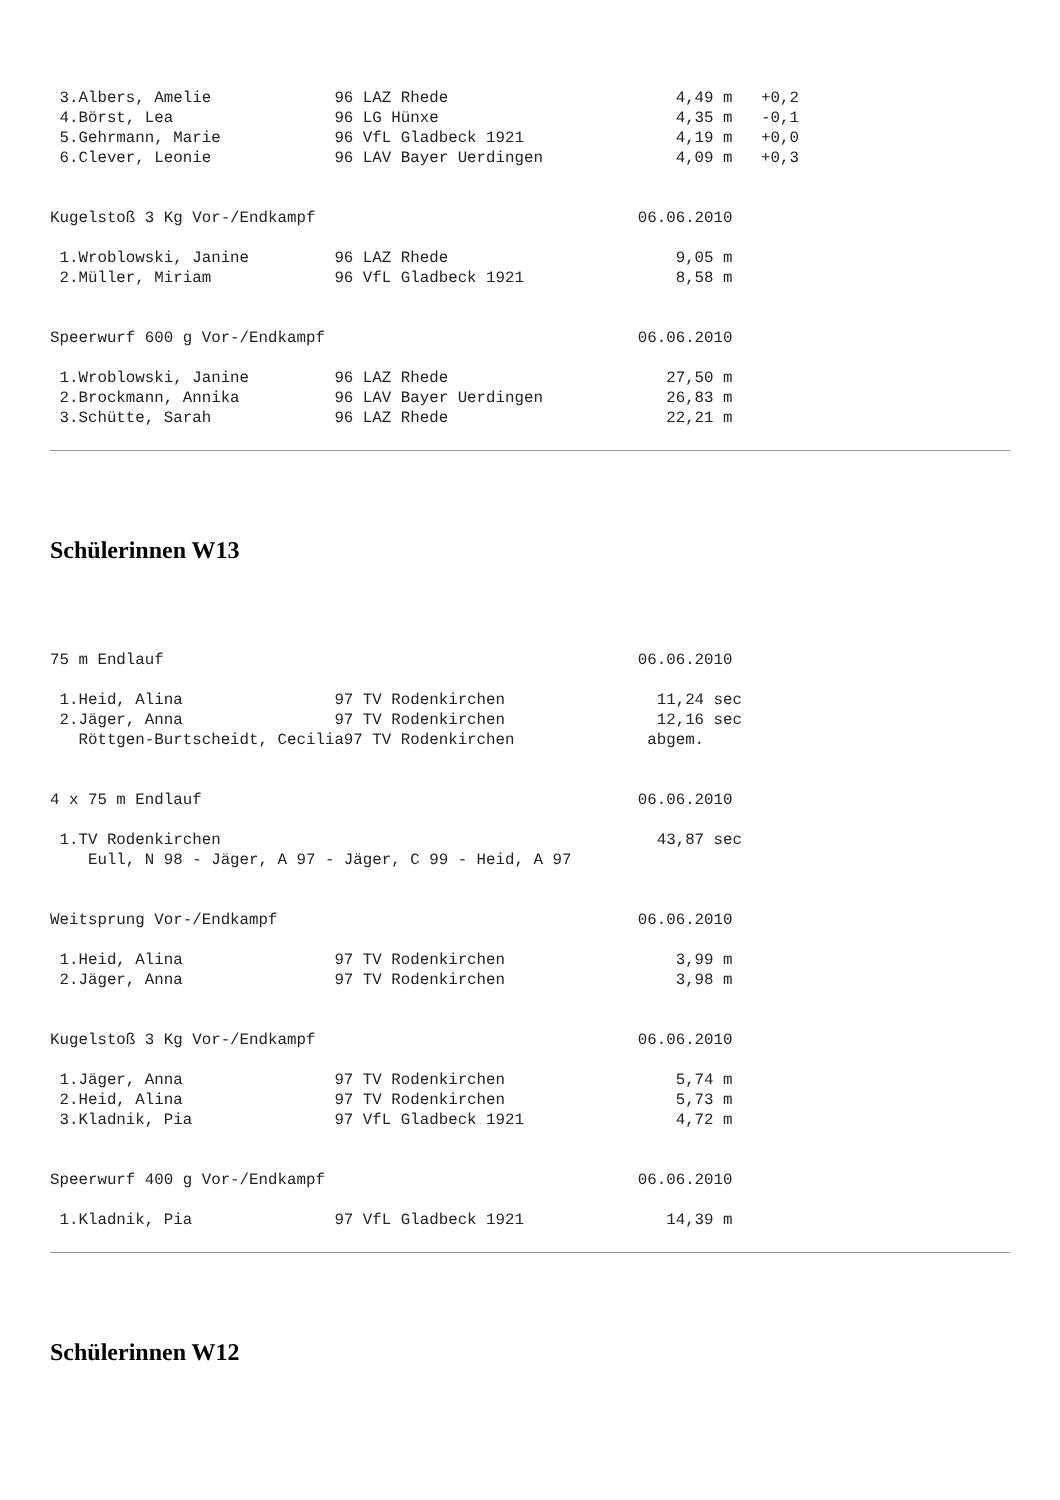3.Albers, Amelie             96 LAZ Rhede                        4,49 m   +0,2
 4.Börst, Lea                 96 LG Hünxe                         4,35 m   -0,1
 5.Gehrmann, Marie            96 VfL Gladbeck 1921                4,19 m   +0,0
 6.Clever, Leonie             96 LAV Bayer Uerdingen              4,09 m   +0,3


Kugelstoß 3 Kg Vor-/Endkampf                                  06.06.2010

 1.Wroblowski, Janine         96 LAZ Rhede                        9,05 m
 2.Müller, Miriam             96 VfL Gladbeck 1921                8,58 m


Speerwurf 600 g Vor-/Endkampf                                 06.06.2010

 1.Wroblowski, Janine         96 LAZ Rhede                       27,50 m
 2.Brockmann, Annika          96 LAV Bayer Uerdingen             26,83 m
 3.Schütte, Sarah             96 LAZ Rhede                       22,21 m
Schülerinnen W13
75 m Endlauf                                                  06.06.2010

 1.Heid, Alina                97 TV Rodenkirchen                11,24 sec
 2.Jäger, Anna                97 TV Rodenkirchen                12,16 sec
   Röttgen-Burtscheidt, Cecilia97 TV Rodenkirchen              abgem.


4 x 75 m Endlauf                                              06.06.2010

 1.TV Rodenkirchen                                              43,87 sec
    Eull, N 98 - Jäger, A 97 - Jäger, C 99 - Heid, A 97


Weitsprung Vor-/Endkampf                                      06.06.2010

 1.Heid, Alina                97 TV Rodenkirchen                  3,99 m
 2.Jäger, Anna                97 TV Rodenkirchen                  3,98 m


Kugelstoß 3 Kg Vor-/Endkampf                                  06.06.2010

 1.Jäger, Anna                97 TV Rodenkirchen                  5,74 m
 2.Heid, Alina                97 TV Rodenkirchen                  5,73 m
 3.Kladnik, Pia               97 VfL Gladbeck 1921                4,72 m


Speerwurf 400 g Vor-/Endkampf                                 06.06.2010

 1.Kladnik, Pia               97 VfL Gladbeck 1921               14,39 m
Schülerinnen W12